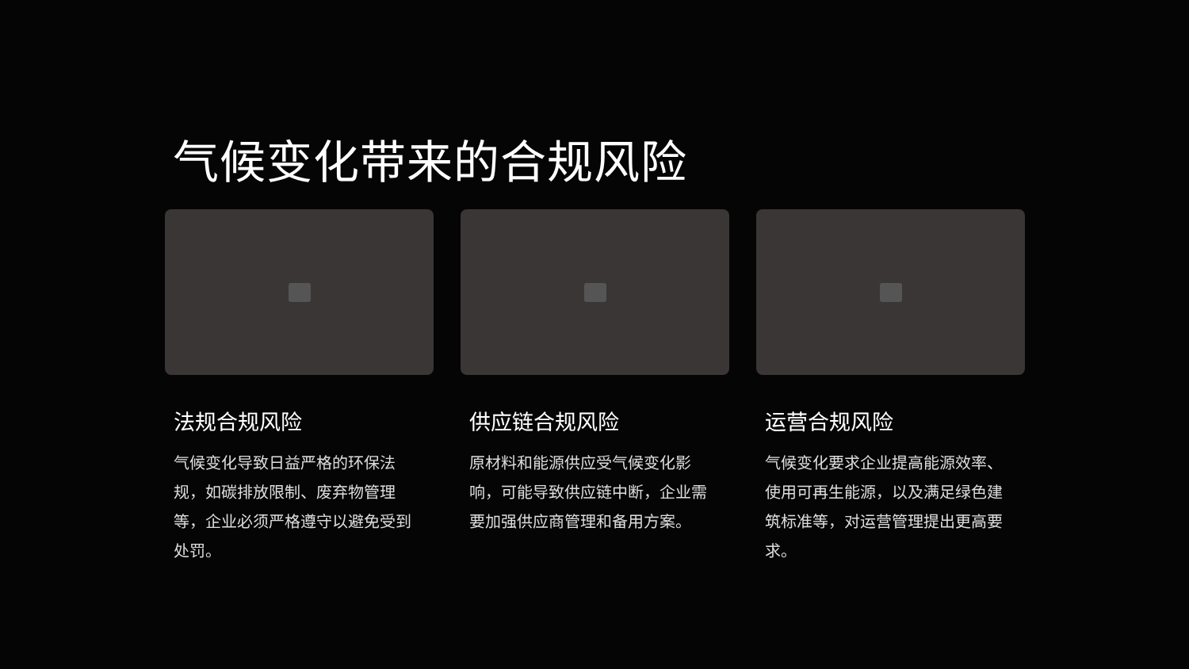气候变化带来的合规风险
法规合规风险
气候变化导致日益严格的环保法规，如碳排放限制、废弃物管理等，企业必须严格遵守以避免受到处罚。
供应链合规风险
原材料和能源供应受气候变化影响，可能导致供应链中断，企业需要加强供应商管理和备用方案。
运营合规风险
气候变化要求企业提高能源效率、使用可再生能源，以及满足绿色建筑标准等，对运营管理提出更高要求。